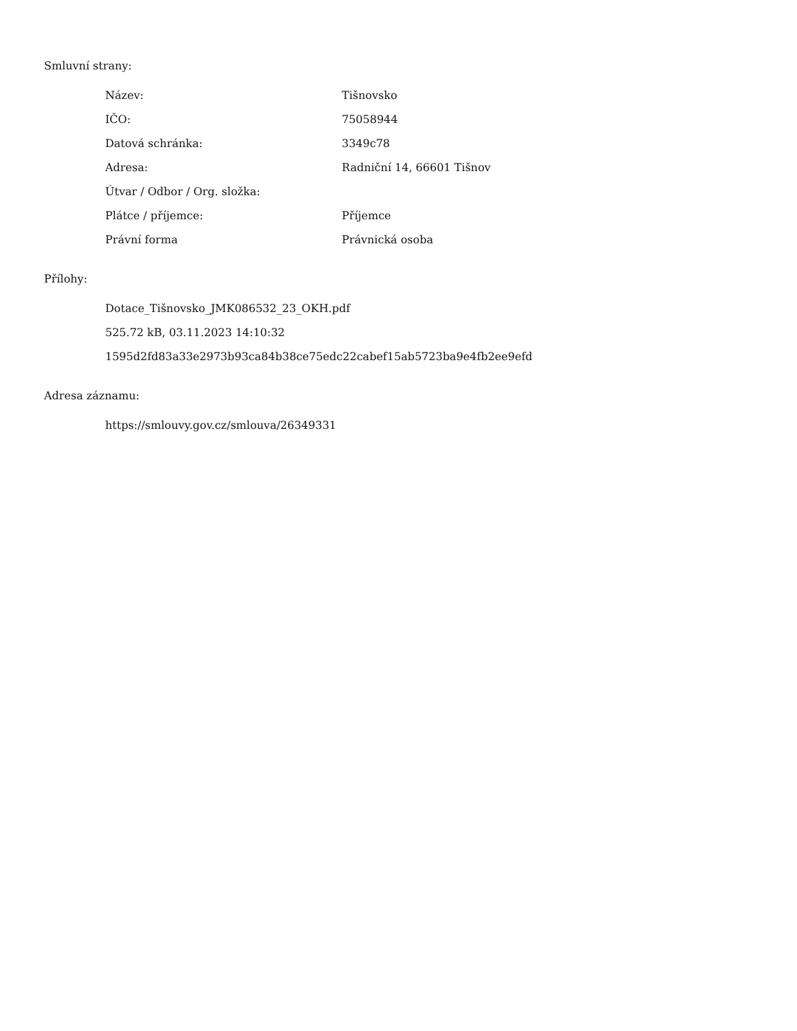Smluvní strany:
| Název: | Tišnovsko |
| IČO: | 75058944 |
| Datová schránka: | 3349c78 |
| Adresa: | Radniční 14, 66601 Tišnov |
| Útvar / Odbor / Org. složka: | |
| Plátce / příjemce: | Příjemce |
| Právní forma | Právnická osoba |
Přílohy:
Dotace_Tišnovsko_JMK086532_23_OKH.pdf
525.72 kB, 03.11.2023 14:10:32
1595d2fd83a33e2973b93ca84b38ce75edc22cabef15ab5723ba9e4fb2ee9efd
Adresa záznamu:
https://smlouvy.gov.cz/smlouva/26349331